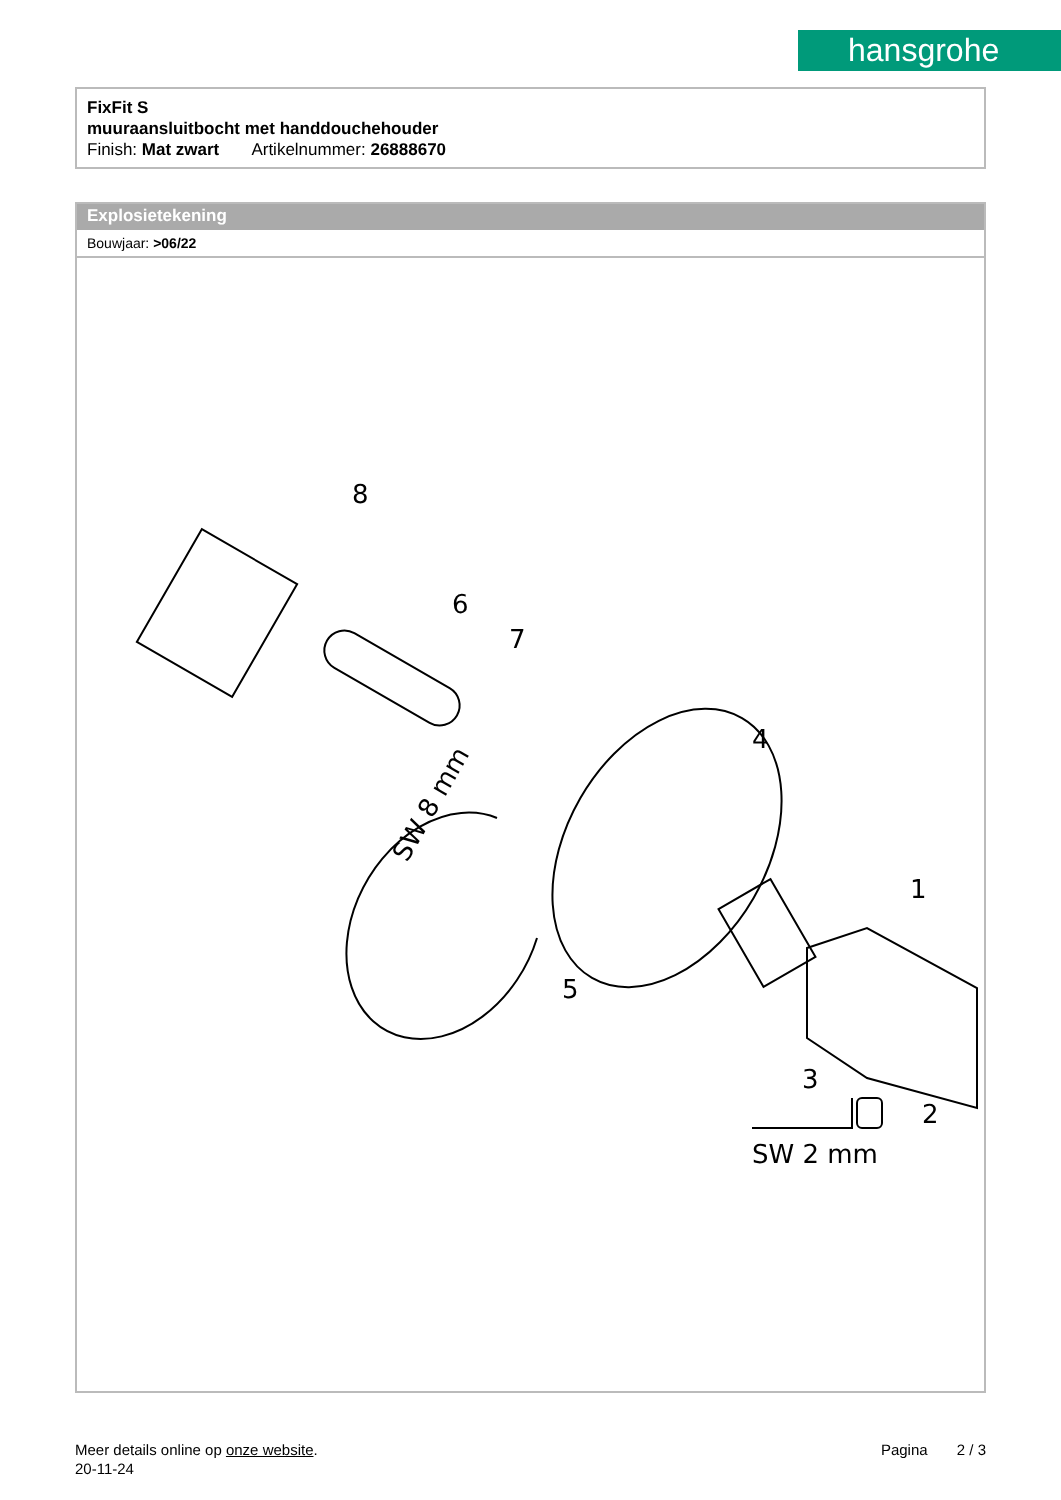hansgrohe
FixFit S
muuraansluitbocht met handdouchehouder
Finish: Mat zwart Artikelnummer: 26888670
Explosietekening
Bouwjaar: >06/22
8
6
7
4
1
5
3
2
SW 2 mm
SW 8 mm
Meer details online op onze website.
20-11-24
Pagina 2 / 3